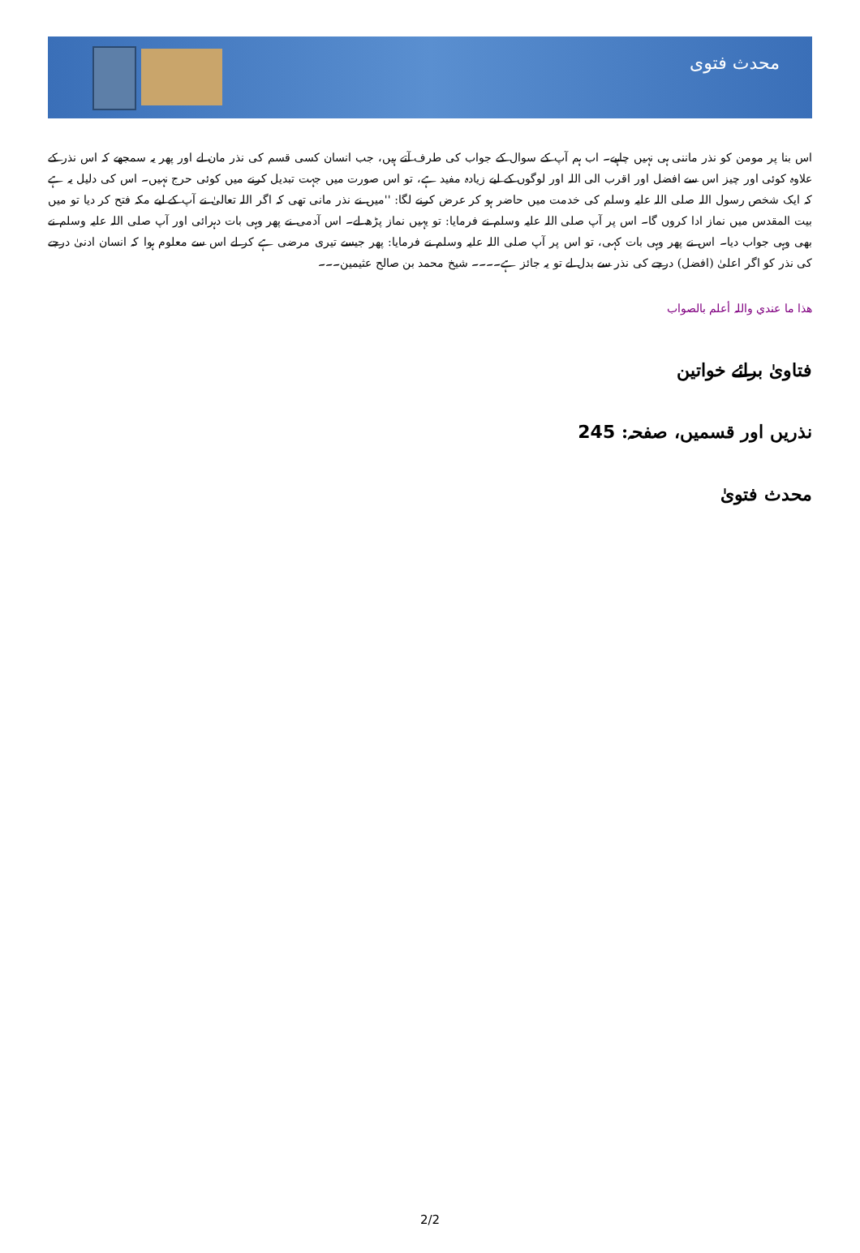محدث فتوی
اس بنا پر مومن کو نذر ماننی ہی نہیں چاہیے۔ اب ہم آپ کے سوال کے جواب کی طرف آتے ہیں، جب انسان کسی قسم کی نذر مان لے اور پھر یہ سمجھے کہ اس نذر کے علاوہ کوئی اور چیز اس سے افضل اور اقرب الی اللہ اور لوگوں کے لیے زیادہ مفید ہے، تو اس صورت میں جہت تبدیل کرنے میں کوئی حرج نہیں۔ اس کی دلیل یہ ہے کہ ایک شخص رسول اللہ صلی اللہ علیہ وسلم کی خدمت میں حاضر ہو کر عرض کرنے لگا: ''میں نے نذر مانی تھی کہ اگر اللہ تعالیٰ نے آپ کے لیے مکہ فتح کر دیا تو میں بیت المقدس میں نماز ادا کروں گا۔ اس پر آپ صلی اللہ علیہ وسلم نے فرمایا: تو یہیں نماز پڑھ لے۔ اس آدمی نے پھر وہی بات دہرائی اور آپ صلی اللہ علیہ وسلم نے بھی وہی جواب دیا۔ اس نے پھر وہی بات کہی، تو اس پر آپ صلی اللہ علیہ وسلم نے فرمایا: پھر جیسے تیری مرضی ہے کر لے اس سے معلوم ہوا کہ انسان ادنیٰ درجے کی نذر کو اگر اعلیٰ (افضل) درجے کی نذر سے بدل لے تو یہ جائز ہے۔۔۔۔ شیخ محمد بن صالح عثیمین۔۔۔
ھذا ما عندي واللہ أعلم بالصواب
فتاویٰ برائے خواتین
نذریں اور قسمیں، صفحہ: 245
محدث فتویٰ
2/2